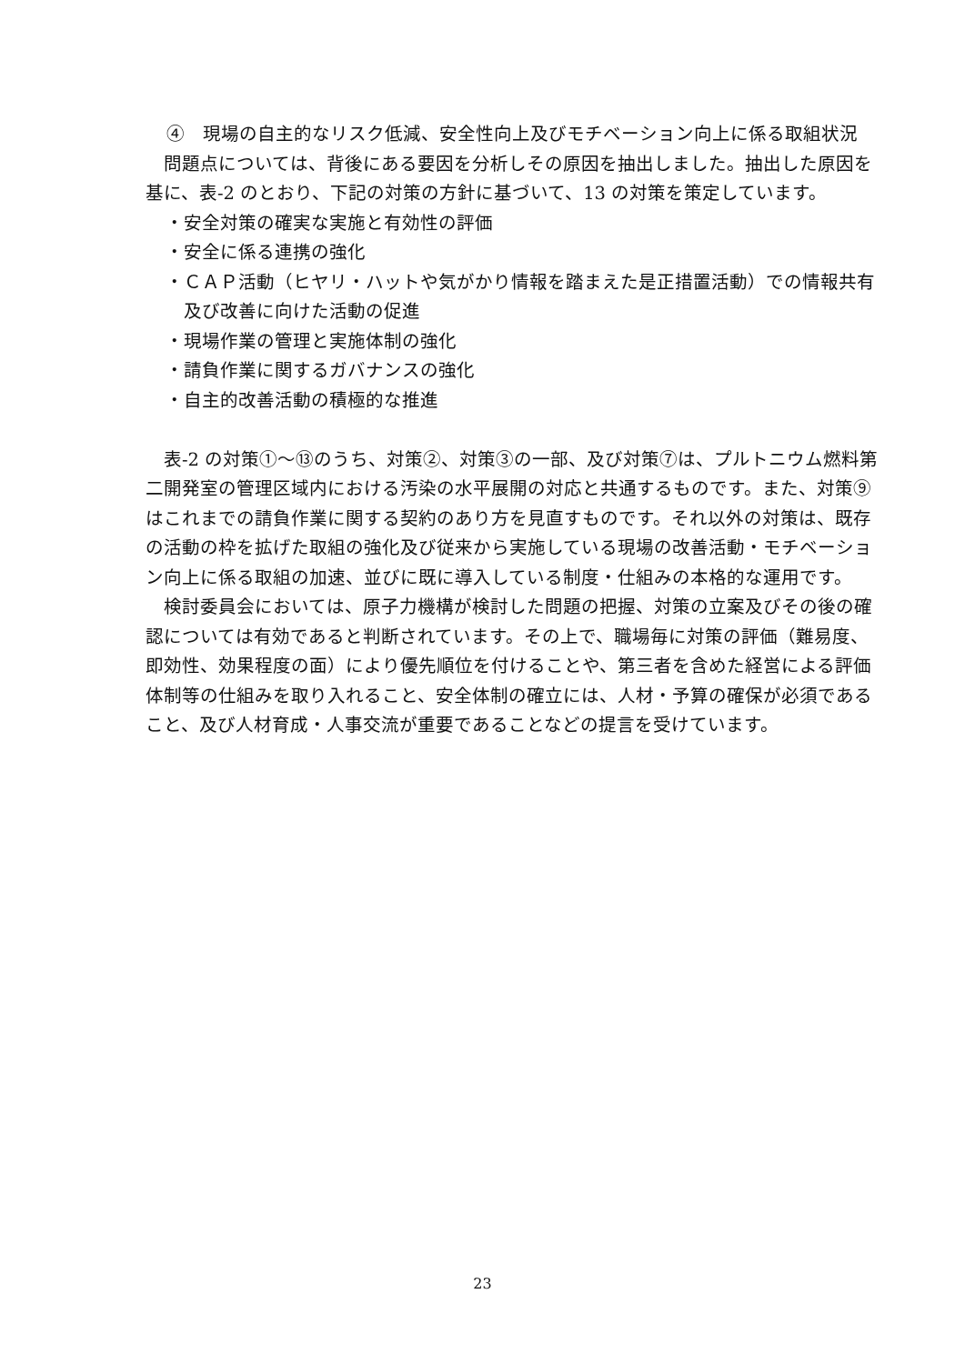④　現場の自主的なリスク低減、安全性向上及びモチベーション向上に係る取組状況
問題点については、背後にある要因を分析しその原因を抽出しました。抽出した原因を基に、表-2 のとおり、下記の対策の方針に基づいて、13 の対策を策定しています。
・安全対策の確実な実施と有効性の評価
・安全に係る連携の強化
・ＣＡＰ活動（ヒヤリ・ハットや気がかり情報を踏まえた是正措置活動）での情報共有及び改善に向けた活動の促進
・現場作業の管理と実施体制の強化
・請負作業に関するガバナンスの強化
・自主的改善活動の積極的な推進
表-2 の対策①～⑬のうち、対策②、対策③の一部、及び対策⑦は、プルトニウム燃料第二開発室の管理区域内における汚染の水平展開の対応と共通するものです。また、対策⑨はこれまでの請負作業に関する契約のあり方を見直すものです。それ以外の対策は、既存の活動の枠を拡げた取組の強化及び従来から実施している現場の改善活動・モチベーション向上に係る取組の加速、並びに既に導入している制度・仕組みの本格的な運用です。
検討委員会においては、原子力機構が検討した問題の把握、対策の立案及びその後の確認については有効であると判断されています。その上で、職場毎に対策の評価（難易度、即効性、効果程度の面）により優先順位を付けることや、第三者を含めた経営による評価体制等の仕組みを取り入れること、安全体制の確立には、人材・予算の確保が必須であること、及び人材育成・人事交流が重要であることなどの提言を受けています。
23